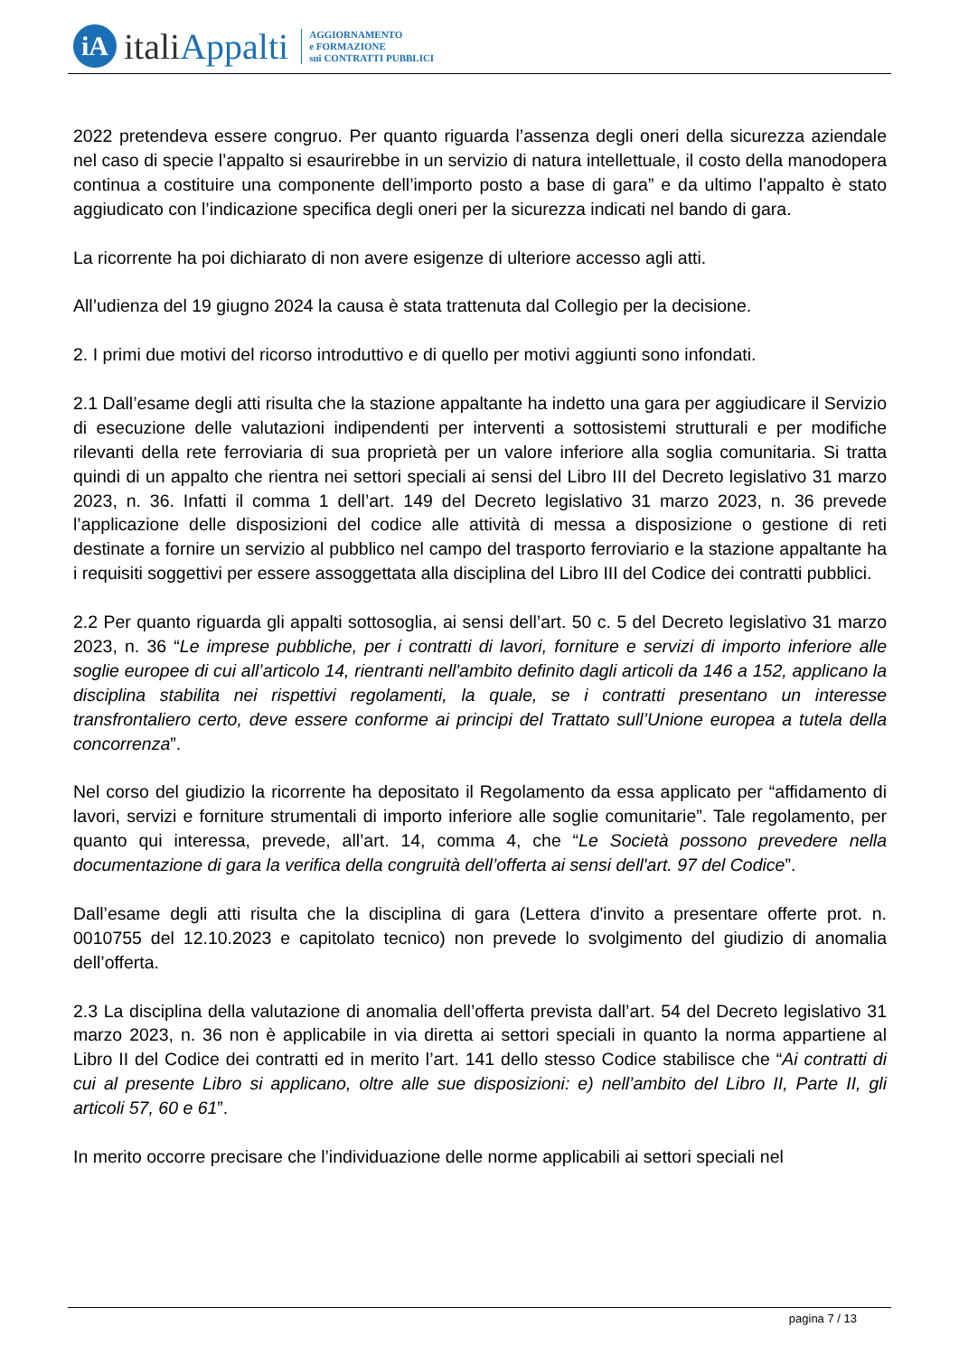iA
italiAppalti
AGGIORNAMENTO
e FORMAZIONE
sui CONTRATTI PUBBLICI
2022 pretendeva essere congruo. Per quanto riguarda l’assenza degli oneri della sicurezza aziendale nel caso di specie l’appalto si esaurirebbe in un servizio di natura intellettuale, il costo della manodopera continua a costituire una componente dell’importo posto a base di gara” e da ultimo l’appalto è stato aggiudicato con l’indicazione specifica degli oneri per la sicurezza indicati nel bando di gara.
La ricorrente ha poi dichiarato di non avere esigenze di ulteriore accesso agli atti.
All’udienza del 19 giugno 2024 la causa è stata trattenuta dal Collegio per la decisione.
2. I primi due motivi del ricorso introduttivo e di quello per motivi aggiunti sono infondati.
2.1 Dall’esame degli atti risulta che la stazione appaltante ha indetto una gara per aggiudicare il Servizio di esecuzione delle valutazioni indipendenti per interventi a sottosistemi strutturali e per modifiche rilevanti della rete ferroviaria di sua proprietà per un valore inferiore alla soglia comunitaria. Si tratta quindi di un appalto che rientra nei settori speciali ai sensi del Libro III del Decreto legislativo 31 marzo 2023, n. 36. Infatti il comma 1 dell’art. 149 del Decreto legislativo 31 marzo 2023, n. 36 prevede l’applicazione delle disposizioni del codice alle attività di messa a disposizione o gestione di reti destinate a fornire un servizio al pubblico nel campo del trasporto ferroviario e la stazione appaltante ha i requisiti soggettivi per essere assoggettata alla disciplina del Libro III del Codice dei contratti pubblici.
2.2 Per quanto riguarda gli appalti sottosoglia, ai sensi dell’art. 50 c. 5 del Decreto legislativo 31 marzo 2023, n. 36 “Le imprese pubbliche, per i contratti di lavori, forniture e servizi di importo inferiore alle soglie europee di cui all’articolo 14, rientranti nell'ambito definito dagli articoli da 146 a 152, applicano la disciplina stabilita nei rispettivi regolamenti, la quale, se i contratti presentano un interesse transfrontaliero certo, deve essere conforme ai principi del Trattato sull’Unione europea a tutela della concorrenza”.
Nel corso del giudizio la ricorrente ha depositato il Regolamento da essa applicato per “affidamento di lavori, servizi e forniture strumentali di importo inferiore alle soglie comunitarie”. Tale regolamento, per quanto qui interessa, prevede, all’art. 14, comma 4, che “Le Società possono prevedere nella documentazione di gara la verifica della congruità dell’offerta ai sensi dell'art. 97 del Codice”.
Dall’esame degli atti risulta che la disciplina di gara (Lettera d'invito a presentare offerte prot. n. 0010755 del 12.10.2023 e capitolato tecnico) non prevede lo svolgimento del giudizio di anomalia dell’offerta.
2.3 La disciplina della valutazione di anomalia dell’offerta prevista dall’art. 54 del Decreto legislativo 31 marzo 2023, n. 36 non è applicabile in via diretta ai settori speciali in quanto la norma appartiene al Libro II del Codice dei contratti ed in merito l’art. 141 dello stesso Codice stabilisce che “Ai contratti di cui al presente Libro si applicano, oltre alle sue disposizioni: e) nell’ambito del Libro II, Parte II, gli articoli 57, 60 e 61”.
In merito occorre precisare che l’individuazione delle norme applicabili ai settori speciali nel
pagina 7 / 13